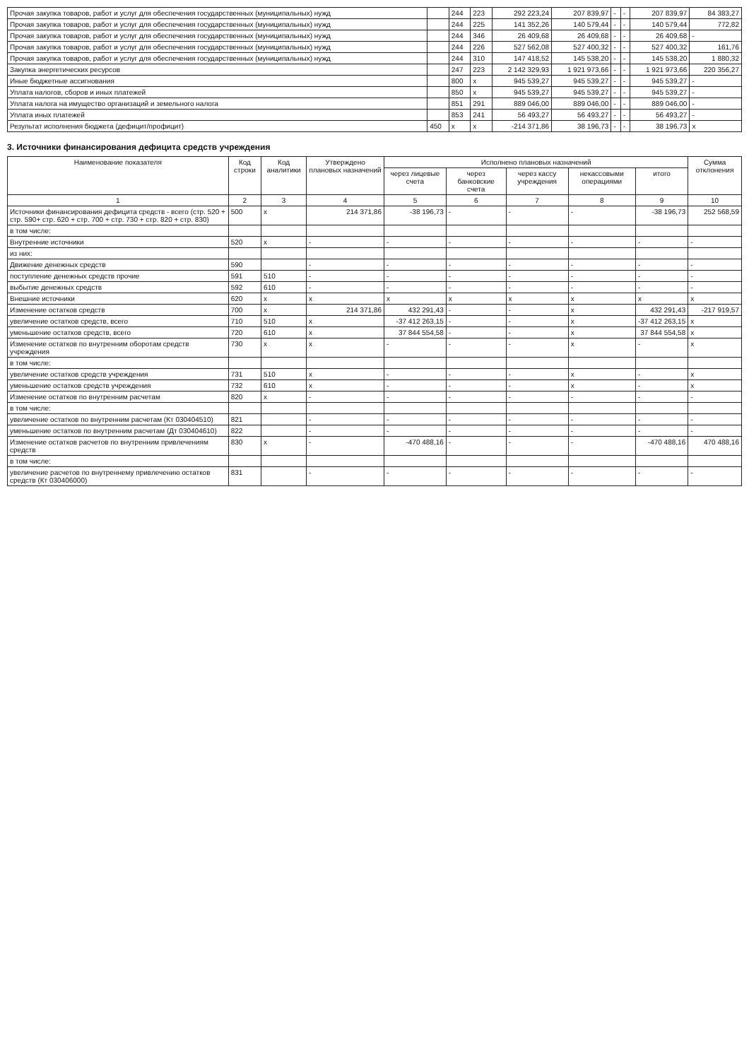| Прочая закупка товаров, работ и услуг для обеспечения государственных (муниципальных) нужд | | 244 | 223 | 292 223,24 | 207 839,97 | - | - | 207 839,97 | 84 383,27 |
| Прочая закупка товаров, работ и услуг для обеспечения государственных (муниципальных) нужд | | 244 | 225 | 141 352,26 | 140 579,44 | - | - | 140 579,44 | 772,82 |
| Прочая закупка товаров, работ и услуг для обеспечения государственных (муниципальных) нужд | | 244 | 346 | 26 409,68 | 26 409,68 | - | - | 26 409,68 | - |
| Прочая закупка товаров, работ и услуг для обеспечения государственных (муниципальных) нужд | | 244 | 226 | 527 562,08 | 527 400,32 | - | - | 527 400,32 | 161,76 |
| Прочая закупка товаров, работ и услуг для обеспечения государственных (муниципальных) нужд | | 244 | 310 | 147 418,52 | 145 538,20 | - | - | 145 538,20 | 1 880,32 |
| Закупка энергетических ресурсов | | 247 | 223 | 2 142 329,93 | 1 921 973,66 | - | - | 1 921 973,66 | 220 356,27 |
| Иные бюджетные ассигнования | | 800 | x | 945 539,27 | 945 539,27 | - | - | 945 539,27 | - |
| Уплата налогов, сборов и иных платежей | | 850 | x | 945 539,27 | 945 539,27 | - | - | 945 539,27 | - |
| Уплата налога на имущество организаций и земельного налога | | 851 | 291 | 889 046,00 | 889 046,00 | - | - | 889 046,00 | - |
| Уплата иных платежей | | 853 | 241 | 56 493,27 | 56 493,27 | - | - | 56 493,27 | - |
| Результат исполнения бюджета (дефицит/профицит) | 450 | x | x | -214 371,86 | 38 196,73 | - | - | 38 196,73 | x |
3. Источники финансирования дефицита средств учреждения
| Наименование показателя | Код строки | Код аналитики | Утверждено плановых назначений | Исполнено плановых назначений | | | | | Сумма отклонения |
| --- | --- | --- | --- | --- | --- | --- | --- | --- | --- |
| | | | | через лицевые счета | через банковские счета | через кассу учреждения | некассовыми операциями | итого | |
| 1 | 2 | 3 | 4 | 5 | 6 | 7 | 8 | 9 | 10 |
| Источники финансирования дефицита средств - всего (стр. 520 + стр. 590+ стр. 620 + стр. 700 + стр. 730 + стр. 820 + стр. 830) | 500 | x | 214 371,86 | -38 196,73 | - | - | - | -38 196,73 | 252 568,59 |
| в том числе: | | | | | | | | | |
| Внутренние источники | 520 | x | - | - | - | - | - | - | - |
| из них: | | | | | | | | | |
| Движение денежных средств | 590 | | - | - | - | - | - | - | - |
| поступление денежных средств прочие | 591 | 510 | - | - | - | - | - | - | - |
| выбытие денежных средств | 592 | 610 | - | - | - | - | - | - | - |
| Внешние источники | 620 | x | x | x | x | x | x | x | x |
| Изменение остатков средств | 700 | x | 214 371,86 | 432 291,43 | - | - | x | 432 291,43 | -217 919,57 |
| увеличение остатков средств, всего | 710 | 510 | x | -37 412 263,15 | - | - | x | -37 412 263,15 | x |
| уменьшение остатков средств, всего | 720 | 610 | x | 37 844 554,58 | - | - | x | 37 844 554,58 | x |
| Изменение остатков по внутренним оборотам средств учреждения | 730 | x | x | - | - | - | x | - | x |
| в том числе: | | | | | | | | | |
| увеличение остатков средств учреждения | 731 | 510 | x | - | - | - | x | - | x |
| уменьшение остатков средств учреждения | 732 | 610 | x | - | - | - | x | - | x |
| Изменение остатков по внутренним расчетам | 820 | x | - | - | - | - | - | - | - |
| в том числе: | | | | | | | | | |
| увеличение остатков по внутренним расчетам (Кт 030404510) | 821 | | - | - | - | - | - | - | - |
| уменьшение остатков по внутренним расчетам (Дт 030404610) | 822 | | - | - | - | - | - | - | - |
| Изменение остатков расчетов по внутренним привлечениям средств | 830 | x | - | -470 488,16 | - | - | - | -470 488,16 | 470 488,16 |
| в том числе: | | | | | | | | | |
| увеличение расчетов по внутреннему привлечению остатков средств (Кт 030406000) | 831 | | - | - | - | - | - | - | - |